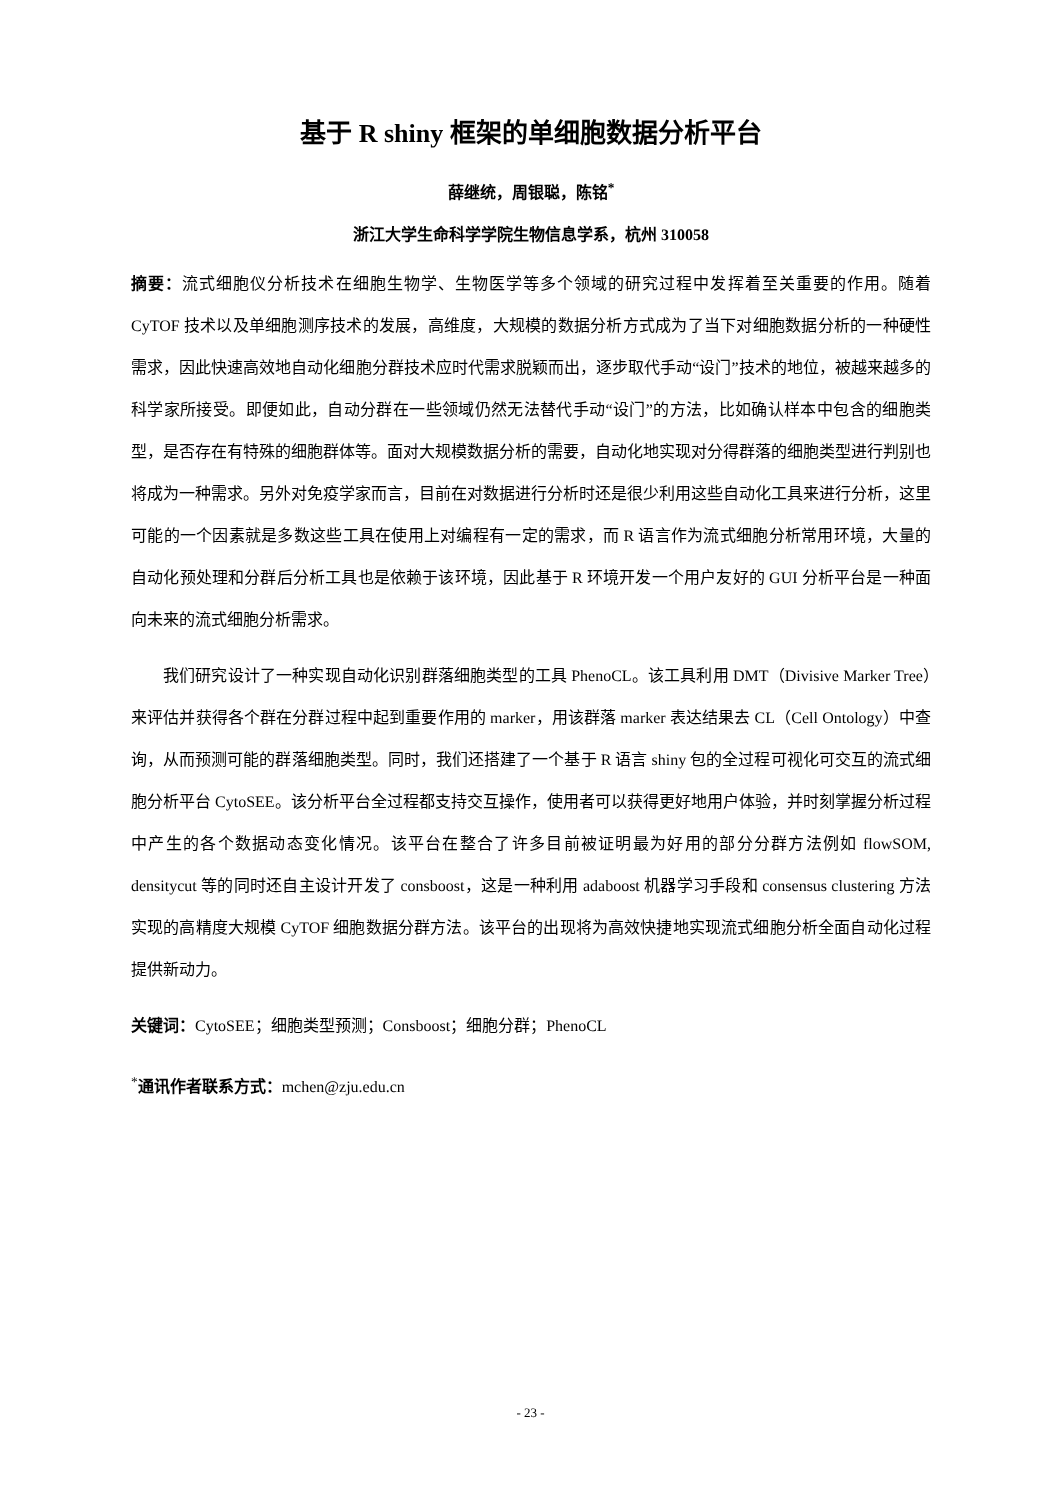基于 R shiny 框架的单细胞数据分析平台
薛继统，周银聪，陈铭<sup>*</sup>
浙江大学生命科学学院生物信息学系，杭州 310058
摘要：流式细胞仪分析技术在细胞生物学、生物医学等多个领域的研究过程中发挥着至关重要的作用。随着 CyTOF 技术以及单细胞测序技术的发展，高维度，大规模的数据分析方式成为了当下对细胞数据分析的一种硬性需求，因此快速高效地自动化细胞分群技术应时代需求脱颖而出，逐步取代手动“设门”技术的地位，被越来越多的科学家所接受。即便如此，自动分群在一些领域仍然无法替代手动“设门”的方法，比如确认样本中包含的细胞类型，是否存在有特殊的细胞群体等。面对大规模数据分析的需要，自动化地实现对分得群落的细胞类型进行判别也将成为一种需求。另外对免疫学家而言，目前在对数据进行分析时还是很少利用这些自动化工具来进行分析，这里可能的一个因素就是多数这些工具在使用上对编程有一定的需求，而 R 语言作为流式细胞分析常用环境，大量的自动化预处理和分群后分析工具也是依赖于该环境，因此基于 R 环境开发一个用户友好的 GUI 分析平台是一种面向未来的流式细胞分析需求。
我们研究设计了一种实现自动化识别群落细胞类型的工具 PhenoCL。该工具利用 DMT（Divisive Marker Tree）来评估并获得各个群在分群过程中起到重要作用的 marker，用该群落 marker 表达结果去 CL（Cell Ontology）中查询，从而预测可能的群落细胞类型。同时，我们还搭建了一个基于 R 语言 shiny 包的全过程可视化可交互的流式细胞分析平台 CytoSEE。该分析平台全过程都支持交互操作，使用者可以获得更好地用户体验，并时刻掌握分析过程中产生的各个数据动态变化情况。该平台在整合了许多目前被证明最为好用的部分分群方法例如 flowSOM, densitycut 等的同时还自主设计开发了 consboost，这是一种利用 adaboost 机器学习手段和 consensus clustering 方法实现的高精度大规模 CyTOF 细胞数据分群方法。该平台的出现将为高效快捷地实现流式细胞分析全面自动化过程提供新动力。
关键词：CytoSEE；细胞类型预测；Consboost；细胞分群；PhenoCL
<sup>*</sup> 通讯作者联系方式：mchen@zju.edu.cn
- 23 -